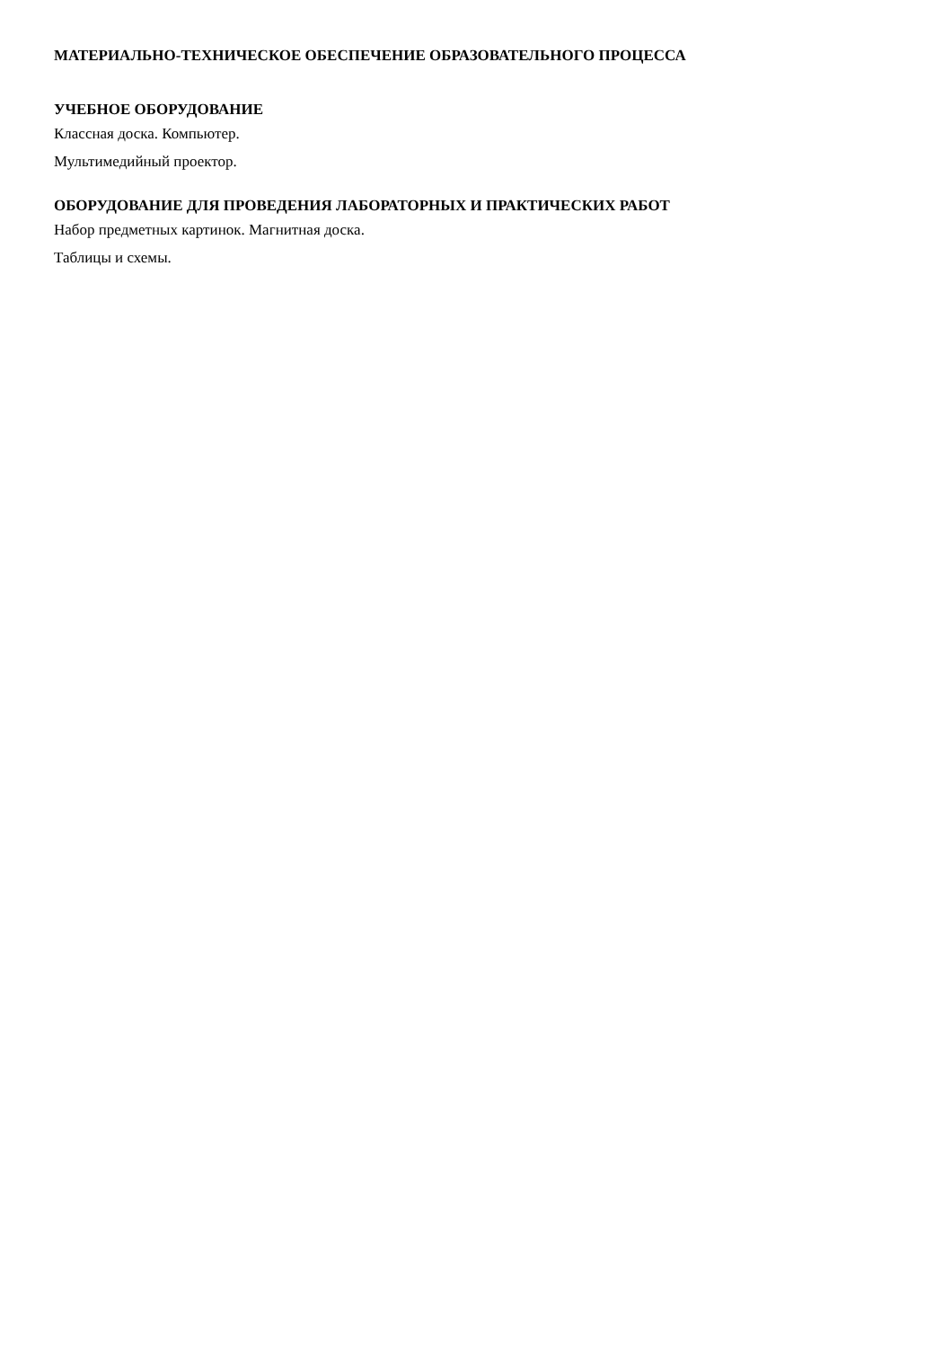МАТЕРИАЛЬНО-ТЕХНИЧЕСКОЕ ОБЕСПЕЧЕНИЕ ОБРАЗОВАТЕЛЬНОГО ПРОЦЕССА
УЧЕБНОЕ ОБОРУДОВАНИЕ
Классная доска. Компьютер.
Мультимедийный проектор.
ОБОРУДОВАНИЕ ДЛЯ ПРОВЕДЕНИЯ ЛАБОРАТОРНЫХ И ПРАКТИЧЕСКИХ РАБОТ
Набор предметных картинок. Магнитная доска.
Таблицы и схемы.